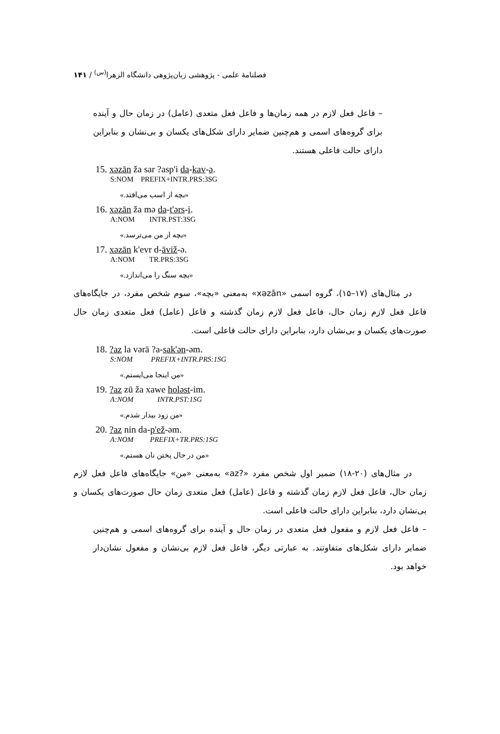فصلنامهٔ علمی - پژوهشی زبان‌پژوهی دانشگاه الزهرا<sup>(س)</sup> / ۱۴۱
– فاعل فعل لازم در همه زمان‌ها و فاعل فعل متعدی (عامل) در زمان حال و آینده برای گروه‌های اسمی و هم‌چنین ضمایر دارای شکل‌های یکسان و بی‌نشان و بنابراین دارای حالت فاعلی هستند.
15. xəzān ža sar ?asp'i da-kav-ə.
S:NOM PREFIX+INTR.PRS:3SG
«بچه از اسب می‌افتد.»
16. xəzān ža mə da-t'ərs-i.
A:NOM INTR.PST:3SG
«بچه از من می‌ترسد.»
17. xəzān k'evr d-āviž-ə.
A:NOM TR.PRS:3SG
«بچه سنگ را می‌اندازد.»
در مثال‌های (۱۷–۱۵)، گروه اسمی «xəzān» به‌معنی «بچه»، سوم شخص مفرد، در جایگاه‌های فاعل فعل لازم زمان حال، فاعل فعل لازم زمان گذشته و فاعل (عامل) فعل متعدی زمان حال صورت‌های یکسان و بی‌نشان دارد، بنابراین دارای حالت فاعلی است.
18. ?az la vərā ?a-sak'ən-əm.
S:NOM PREFIX+INTR.PRS:1SG
«من اینجا می‌ایستم.»
19. ?az zū ža xawe holəst-im.
A:NOM INTR.PST:1SG
«من زود بیدار شدم.»
20. ?az nin da-p'ež-əm.
A:NOM PREFIX+TR.PRS:1SG
«من در حال پختن نان هستم.»
در مثال‌های (۲۰-۱۸) ضمیر اول شخص مفرد «?az» به‌معنی «من» جایگاه‌های فاعل فعل لازم زمان حال، فاعل فعل لازم زمان گذشته و فاعل (عامل) فعل متعدی زمان حال صورت‌های یکسان و بی‌نشان دارد، بنابراین دارای حالت فاعلی است.
– فاعل فعل لازم و مفعول فعل متعدی در زمان حال و آینده برای گروه‌های اسمی و هم‌چنین ضمایر دارای شکل‌های متفاوتند. به عبارتی دیگر، فاعل فعل لازم بی‌نشان و مفعول نشان‌دار خواهد بود.